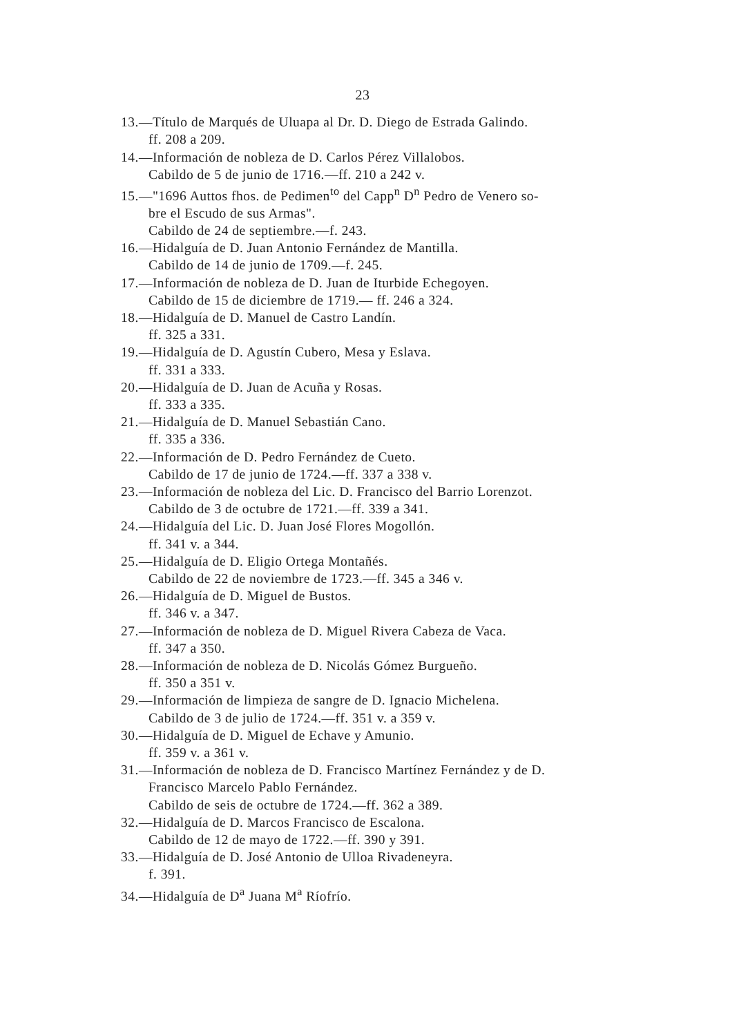23
13.—Título de Marqués de Uluapa al Dr. D. Diego de Estrada Galindo.
ff. 208 a 209.
14.—Información de nobleza de D. Carlos Pérez Villalobos.
Cabildo de 5 de junio de 1716.—ff. 210 a 242 v.
15.—"1696 Auttos fhos. de Pedimen<sup>to</sup> del Capp<sup>n</sup> D<sup>n</sup> Pedro de Venero so-
bre el Escudo de sus Armas".
Cabildo de 24 de septiembre.—f. 243.
16.—Hidalguía de D. Juan Antonio Fernández de Mantilla.
Cabildo de 14 de junio de 1709.—f. 245.
17.—Información de nobleza de D. Juan de Iturbide Echegoyen.
Cabildo de 15 de diciembre de 1719.— ff. 246 a 324.
18.—Hidalguía de D. Manuel de Castro Landín.
ff. 325 a 331.
19.—Hidalguía de D. Agustín Cubero, Mesa y Eslava.
ff. 331 a 333.
20.—Hidalguía de D. Juan de Acuña y Rosas.
ff. 333 a 335.
21.—Hidalguía de D. Manuel Sebastián Cano.
ff. 335 a 336.
22.—Información de D. Pedro Fernández de Cueto.
Cabildo de 17 de junio de 1724.—ff. 337 a 338 v.
23.—Información de nobleza del Lic. D. Francisco del Barrio Lorenzot.
Cabildo de 3 de octubre de 1721.—ff. 339 a 341.
24.—Hidalguía del Lic. D. Juan José Flores Mogollón.
ff. 341 v. a 344.
25.—Hidalguía de D. Eligio Ortega Montañés.
Cabildo de 22 de noviembre de 1723.—ff. 345 a 346 v.
26.—Hidalguía de D. Miguel de Bustos.
ff. 346 v. a 347.
27.—Información de nobleza de D. Miguel Rivera Cabeza de Vaca.
ff. 347 a 350.
28.—Información de nobleza de D. Nicolás Gómez Burgueño.
ff. 350 a 351 v.
29.—Información de limpieza de sangre de D. Ignacio Michelena.
Cabildo de 3 de julio de 1724.—ff. 351 v. a 359 v.
30.—Hidalguía de D. Miguel de Echave y Amunio.
ff. 359 v. a 361 v.
31.—Información de nobleza de D. Francisco Martínez Fernández y de D.
Francisco Marcelo Pablo Fernández.
Cabildo de seis de octubre de 1724.—ff. 362 a 389.
32.—Hidalguía de D. Marcos Francisco de Escalona.
Cabildo de 12 de mayo de 1722.—ff. 390 y 391.
33.—Hidalguía de D. José Antonio de Ulloa Rivadeneyra.
f. 391.
34.—Hidalguía de D<sup>a</sup> Juana M<sup>a</sup> Ríofrío.